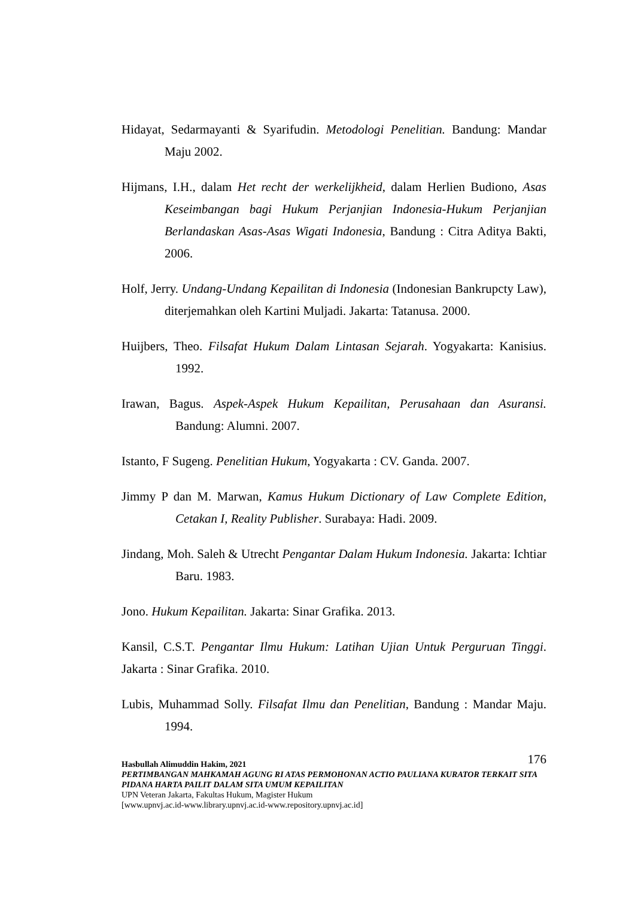Hidayat, Sedarmayanti & Syarifudin. Metodologi Penelitian. Bandung: Mandar Maju 2002.
Hijmans, I.H., dalam Het recht der werkelijkheid, dalam Herlien Budiono, Asas Keseimbangan bagi Hukum Perjanjian Indonesia-Hukum Perjanjian Berlandaskan Asas-Asas Wigati Indonesia, Bandung : Citra Aditya Bakti, 2006.
Holf, Jerry. Undang-Undang Kepailitan di Indonesia (Indonesian Bankrupcty Law), diterjemahkan oleh Kartini Muljadi. Jakarta: Tatanusa. 2000.
Huijbers, Theo. Filsafat Hukum Dalam Lintasan Sejarah. Yogyakarta: Kanisius. 1992.
Irawan, Bagus. Aspek-Aspek Hukum Kepailitan, Perusahaan dan Asuransi. Bandung: Alumni. 2007.
Istanto, F Sugeng. Penelitian Hukum, Yogyakarta : CV. Ganda. 2007.
Jimmy P dan M. Marwan, Kamus Hukum Dictionary of Law Complete Edition, Cetakan I, Reality Publisher. Surabaya: Hadi. 2009.
Jindang, Moh. Saleh & Utrecht Pengantar Dalam Hukum Indonesia. Jakarta: Ichtiar Baru. 1983.
Jono. Hukum Kepailitan. Jakarta: Sinar Grafika. 2013.
Kansil, C.S.T. Pengantar Ilmu Hukum: Latihan Ujian Untuk Perguruan Tinggi. Jakarta : Sinar Grafika. 2010.
Lubis, Muhammad Solly. Filsafat Ilmu dan Penelitian, Bandung : Mandar Maju. 1994.
176 Hasbullah Alimuddin Hakim, 2021
PERTIMBANGAN MAHKAMAH AGUNG RI ATAS PERMOHONAN ACTIO PAULIANA KURATOR TERKAIT SITA PIDANA HARTA PAILIT DALAM SITA UMUM KEPAILITAN
UPN Veteran Jakarta, Fakultas Hukum, Magister Hukum
[www.upnvj.ac.id-www.library.upnvj.ac.id-www.repository.upnvj.ac.id]